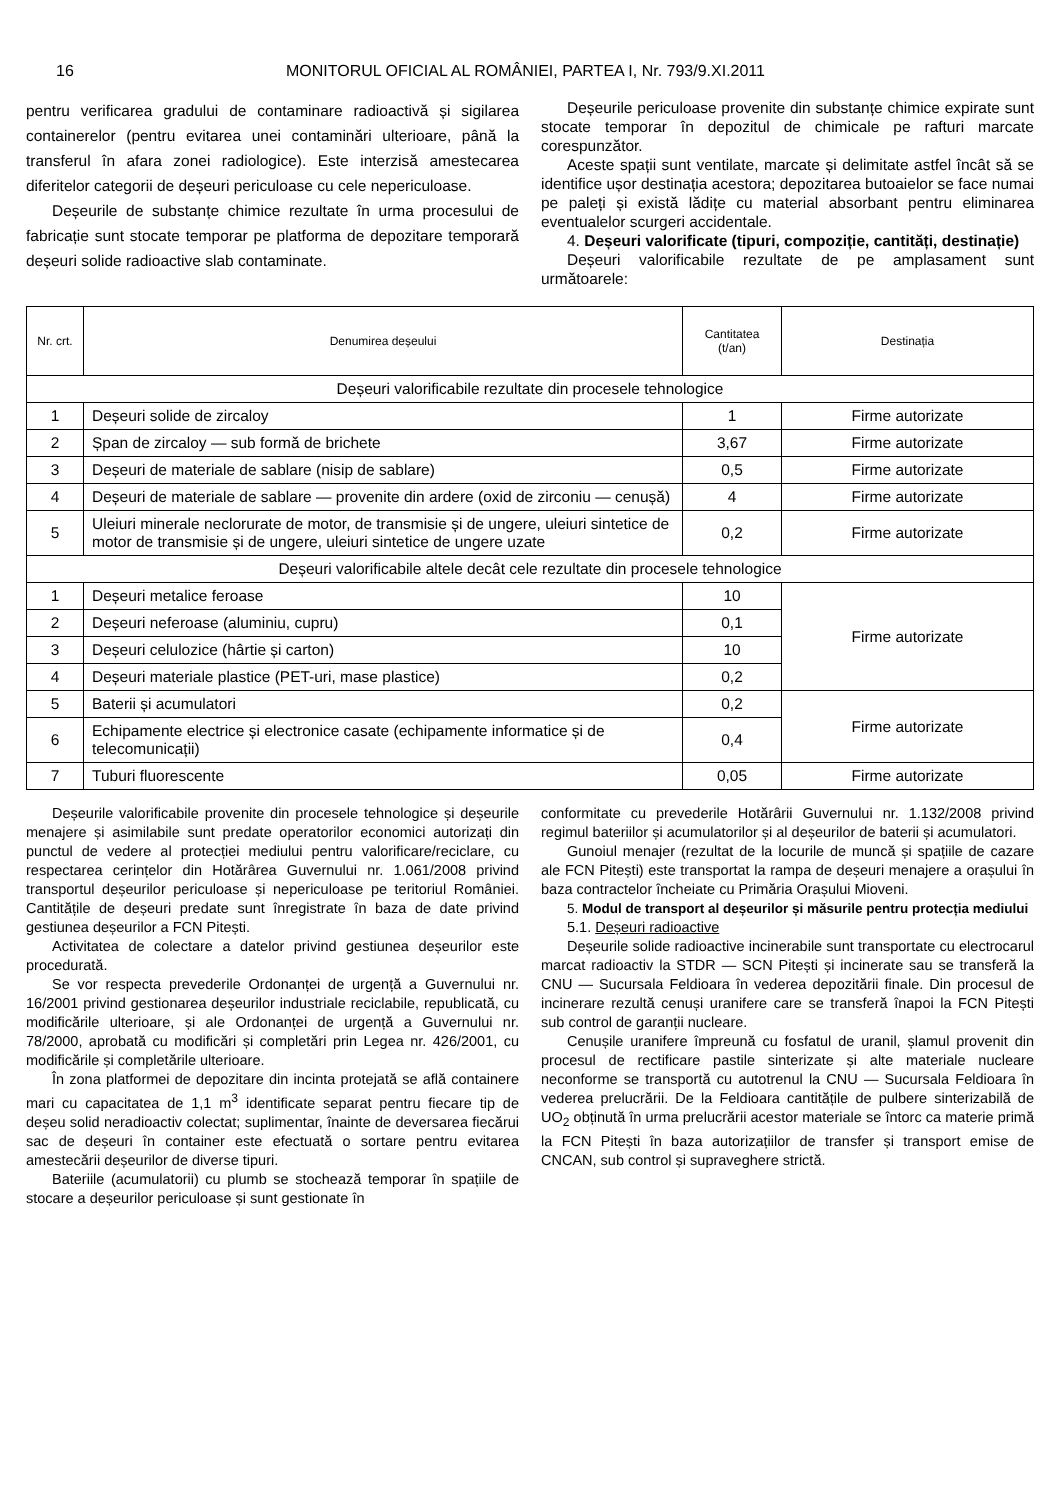16 MONITORUL OFICIAL AL ROMÂNIEI, PARTEA I, Nr. 793/9.XI.2011
pentru verificarea gradului de contaminare radioactivă și sigilarea containerelor (pentru evitarea unei contaminări ulterioare, până la transferul în afara zonei radiologice). Este interzisă amestecarea diferitelor categorii de deșeuri periculoase cu cele nepericuloase.
Deșeurile de substanțe chimice rezultate în urma procesului de fabricație sunt stocate temporar pe platforma de depozitare temporară deșeuri solide radioactive slab contaminate.
Deșeurile periculoase provenite din substanțe chimice expirate sunt stocate temporar în depozitul de chimicale pe rafturi marcate corespunzător.
Aceste spații sunt ventilate, marcate și delimitate astfel încât să se identifice ușor destinația acestora; depozitarea butoaielor se face numai pe paleți și există lădițe cu material absorbant pentru eliminarea eventualelor scurgeri accidentale.
4. Deșeuri valorificate (tipuri, compoziție, cantități, destinație)
Deșeuri valorificabile rezultate de pe amplasament sunt următoarele:
| Nr. crt. | Denumirea deșeului | Cantitatea (t/an) | Destinația |
| --- | --- | --- | --- |
| Deșeuri valorificabile rezultate din procesele tehnologice | | | |
| 1 | Deșeuri solide de zircaloy | 1 | Firme autorizate |
| 2 | Șpan de zircaloy — sub formă de brichete | 3,67 | Firme autorizate |
| 3 | Deșeuri de materiale de sablare (nisip de sablare) | 0,5 | Firme autorizate |
| 4 | Deșeuri de materiale de sablare — provenite din ardere (oxid de zirconiu — cenușă) | 4 | Firme autorizate |
| 5 | Uleiuri minerale neclorurate de motor, de transmisie și de ungere, uleiuri sintetice de motor de transmisie și de ungere, uleiuri sintetice de ungere uzate | 0,2 | Firme autorizate |
| Deșeuri valorificabile altele decât cele rezultate din procesele tehnologice | | | |
| 1 | Deșeuri metalice feroase | 10 | Firme autorizate |
| 2 | Deșeuri neferoase (aluminiu, cupru) | 0,1 | |
| 3 | Deșeuri celulozice (hârtie și carton) | 10 | |
| 4 | Deșeuri materiale plastice (PET-uri, mase plastice) | 0,2 | |
| 5 | Baterii și acumulatori | 0,2 | Firme autorizate |
| 6 | Echipamente electrice și electronice casate (echipamente informatice și de telecomunicații) | 0,4 | |
| 7 | Tuburi fluorescente | 0,05 | Firme autorizate |
Deșeurile valorificabile provenite din procesele tehnologice și deșeurile menajere și asimilabile sunt predate operatorilor economici autorizați din punctul de vedere al protecției mediului pentru valorificare/reciclare, cu respectarea cerințelor din Hotărârea Guvernului nr. 1.061/2008 privind transportul deșeurilor periculoase și nepericuloase pe teritoriul României. Cantitățile de deșeuri predate sunt înregistrate în baza de date privind gestiunea deșeurilor a FCN Pitești.
Activitatea de colectare a datelor privind gestiunea deșeurilor este procedurată.
Se vor respecta prevederile Ordonanței de urgență a Guvernului nr. 16/2001 privind gestionarea deșeurilor industriale reciclabile, republicată, cu modificările ulterioare, și ale Ordonanței de urgență a Guvernului nr. 78/2000, aprobată cu modificări și completări prin Legea nr. 426/2001, cu modificările și completările ulterioare.
În zona platformei de depozitare din incinta protejată se află containere mari cu capacitatea de 1,1 m<sup>3</sup> identificate separat pentru fiecare tip de deșeu solid neradioactiv colectat; suplimentar, înainte de deversarea fiecărui sac de deșeuri în container este efectuată o sortare pentru evitarea amestecării deșeurilor de diverse tipuri.
Bateriile (acumulatorii) cu plumb se stochează temporar în spațiile de stocare a deșeurilor periculoase și sunt gestionate în
conformitate cu prevederile Hotărârii Guvernului nr. 1.132/2008 privind regimul bateriilor și acumulatorilor și al deșeurilor de baterii și acumulatori.
Gunoiul menajer (rezultat de la locurile de muncă și spațiile de cazare ale FCN Pitești) este transportat la rampa de deșeuri menajere a orașului în baza contractelor încheiate cu Primăria Orașului Mioveni.
5. Modul de transport al deșeurilor și măsurile pentru protecția mediului
5.1. Deșeuri radioactive
Deșeurile solide radioactive incinerabile sunt transportate cu electrocarul marcat radioactiv la STDR — SCN Pitești și incinerate sau se transferă la CNU — Sucursala Feldioara în vederea depozitării finale. Din procesul de incinerare rezultă cenuși uranifere care se transferă înapoi la FCN Pitești sub control de garanții nucleare.
Cenușile uranifere împreună cu fosfatul de uranil, șlamul provenit din procesul de rectificare pastile sinterizate și alte materiale nucleare neconforme se transportă cu autotrenul la CNU — Sucursala Feldioara în vederea prelucrării. De la Feldioara cantitățile de pulbere sinterizabilă de UO<sub>2</sub> obținută în urma prelucrării acestor materiale se întorc ca materie primă la FCN Pitești în baza autorizațiilor de transfer și transport emise de CNCAN, sub control și supraveghere strictă.